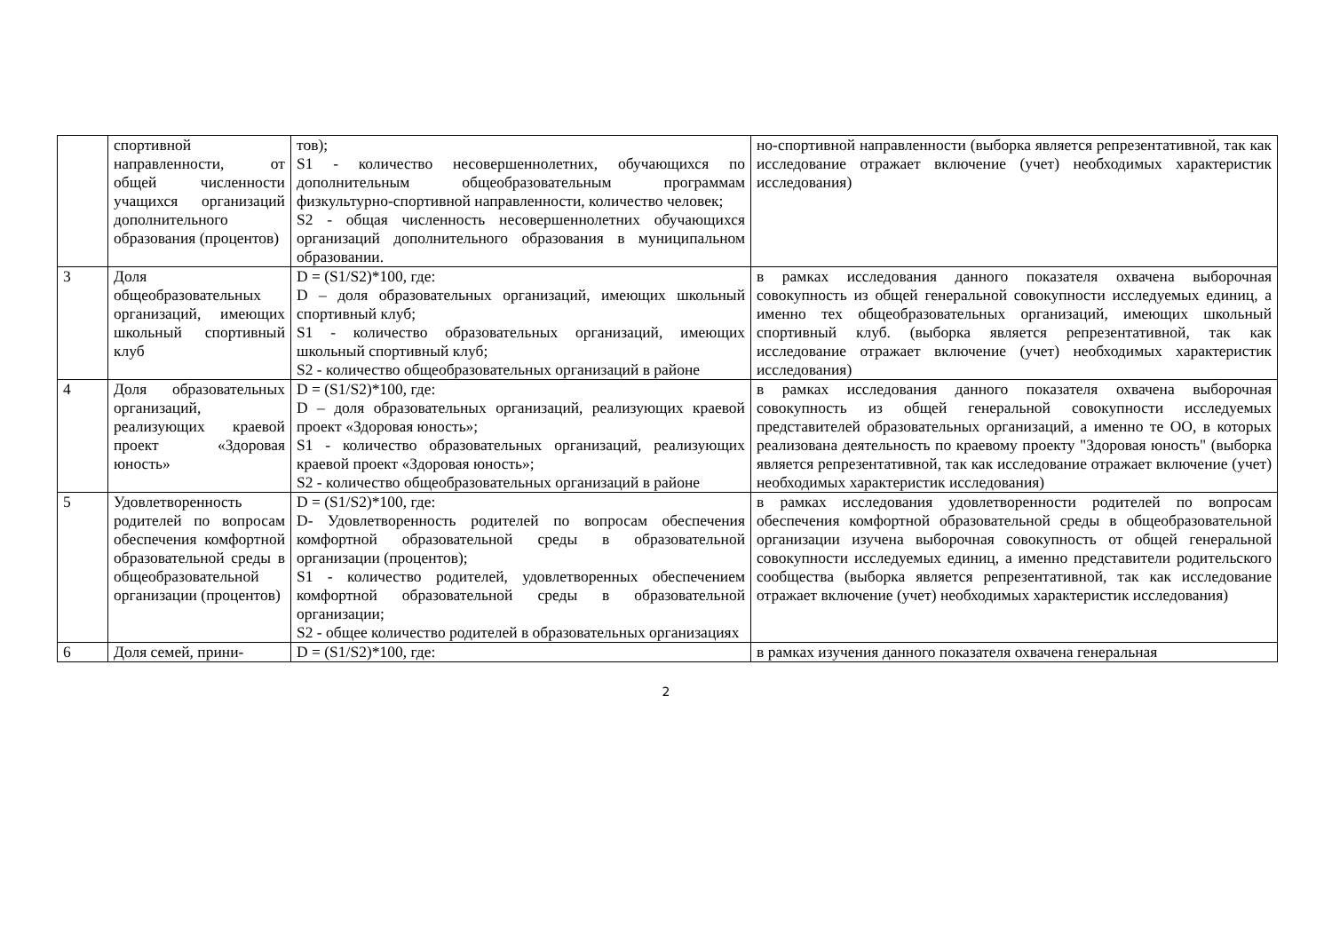| | спортивной направленности, от общей численности учащихся организаций дополнительного образования (процентов) | тов); S1 - количество несовершеннолетних, обучающихся по дополнительным общеобразовательным программам физкультурно-спортивной направленности, количество человек; S2 - общая численность несовершеннолетних обучающихся организаций дополнительного образования в муниципальном образовании. | но-спортивной направленности (выборка является репрезентативной, так как исследование отражает включение (учет) необходимых характеристик исследования) |
| 3 | Доля общеобразовательных организаций, имеющих школьный спортивный клуб | D = (S1/S2)*100, где: D – доля образовательных организаций, имеющих школьный спортивный клуб; S1 - количество образовательных организаций, имеющих школьный спортивный клуб; S2 - количество общеобразовательных организаций в районе | в рамках исследования данного показателя охвачена выборочная совокупность из общей генеральной совокупности исследуемых единиц, а именно тех общеобразовательных организаций, имеющих школьный спортивный клуб. (выборка является репрезентативной, так как исследование отражает включение (учет) необходимых характеристик исследования) |
| 4 | Доля образовательных организаций, реализующих краевой проект «Здоровая юность» | D = (S1/S2)*100, где: D – доля образовательных организаций, реализующих краевой проект «Здоровая юность»; S1 - количество образовательных организаций, реализующих краевой проект «Здоровая юность»; S2 - количество общеобразовательных организаций в районе | в рамках исследования данного показателя охвачена выборочная совокупность из общей генеральной совокупности исследуемых представителей образовательных организаций, а именно те ОО, в которых реализована деятельность по краевому проекту "Здоровая юность" (выборка является репрезентативной, так как исследование отражает включение (учет) необходимых характеристик исследования) |
| 5 | Удовлетворенность родителей по вопросам обеспечения комфортной образовательной среды в общеобразовательной организации (процентов) | D = (S1/S2)*100, где: D- Удовлетворенность родителей по вопросам обеспечения комфортной образовательной среды в образовательной организации (процентов); S1 - количество родителей, удовлетворенных обеспечением комфортной образовательной среды в образовательной организации; S2 - общее количество родителей в образовательных организациях | в рамках исследования удовлетворенности родителей по вопросам обеспечения комфортной образовательной среды в общеобразовательной организации изучена выборочная совокупность от общей генеральной совокупности исследуемых единиц, а именно представители родительского сообщества (выборка является репрезентативной, так как исследование отражает включение (учет) необходимых характеристик исследования) |
| 6 | Доля семей, прини- | D = (S1/S2)*100, где: | в рамках изучения данного показателя охвачена генеральная |
2